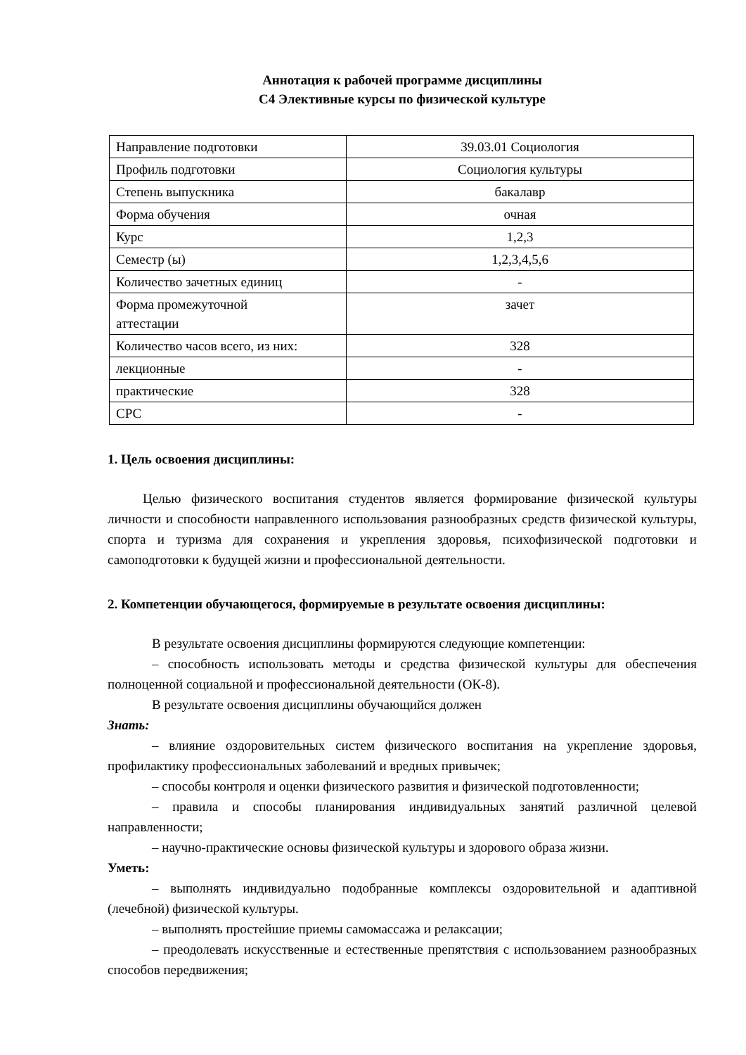Аннотация к рабочей программе дисциплины
С4 Элективные курсы по физической культуре
| Направление подготовки | 39.03.01 Социология |
| Профиль подготовки | Социология культуры |
| Степень выпускника | бакалавр |
| Форма обучения | очная |
| Курс | 1,2,3 |
| Семестр (ы) | 1,2,3,4,5,6 |
| Количество зачетных единиц | - |
| Форма промежуточной аттестации | зачет |
| Количество часов всего, из них: | 328 |
| лекционные | - |
| практические | 328 |
| СРС | - |
1. Цель освоения дисциплины:
Целью физического воспитания студентов является формирование физической культуры личности и способности направленного использования разнообразных средств физической культуры, спорта и туризма для сохранения и укрепления здоровья, психофизической подготовки и самоподготовки к будущей жизни и профессиональной деятельности.
2. Компетенции обучающегося, формируемые в результате освоения дисциплины:
В результате освоения дисциплины формируются следующие компетенции:
– способность использовать методы и средства физической культуры для обеспечения полноценной социальной и профессиональной деятельности (ОК-8).
В результате освоения дисциплины обучающийся должен
Знать:
– влияние оздоровительных систем физического воспитания на укрепление здоровья, профилактику профессиональных заболеваний и вредных привычек;
– способы контроля и оценки физического развития и физической подготовленности;
– правила и способы планирования индивидуальных занятий различной целевой направленности;
– научно-практические основы физической культуры и здорового образа жизни.
Уметь:
– выполнять индивидуально подобранные комплексы оздоровительной и адаптивной (лечебной) физической культуры.
– выполнять простейшие приемы самомассажа и релаксации;
– преодолевать искусственные и естественные препятствия с использованием разнообразных способов передвижения;